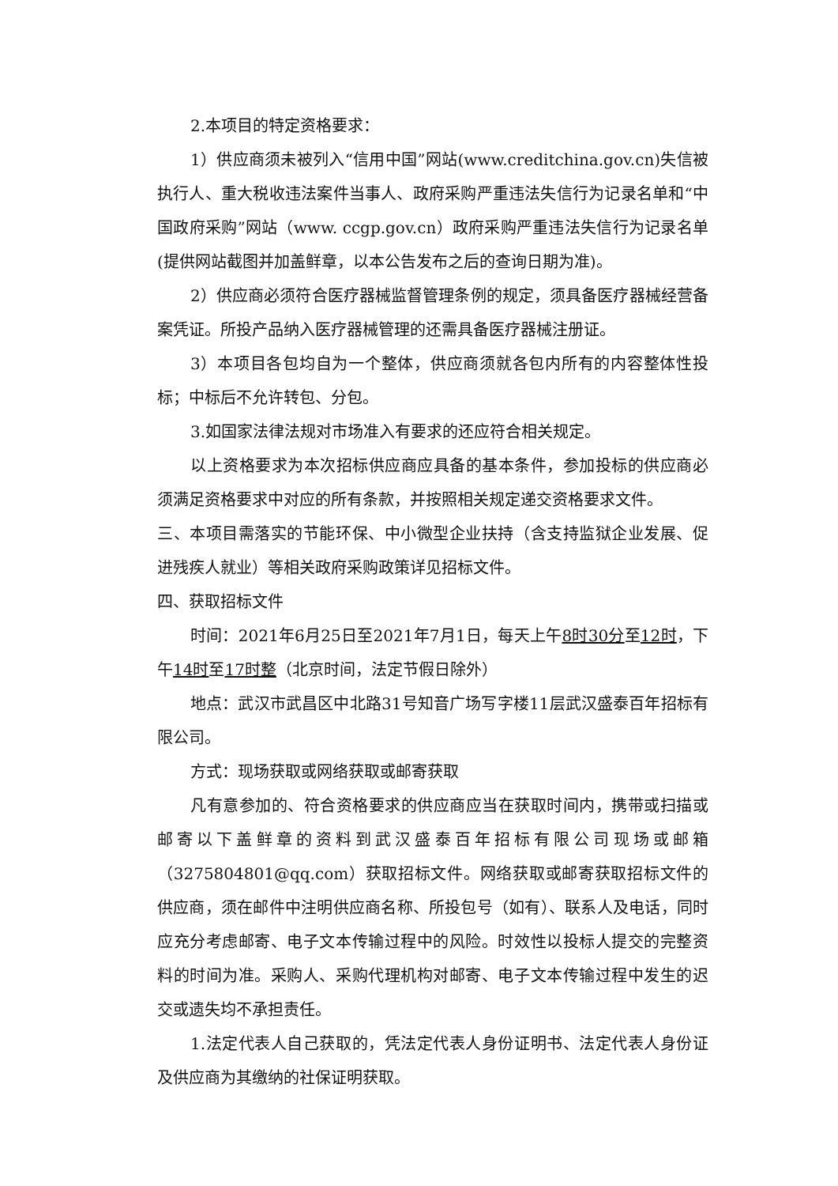2.本项目的特定资格要求：
1）供应商须未被列入“信用中国”网站(www.creditchina.gov.cn)失信被执行人、重大税收违法案件当事人、政府采购严重违法失信行为记录名单和“中国政府采购”网站（www. ccgp.gov.cn）政府采购严重违法失信行为记录名单(提供网站截图并加盖鲜章，以本公告发布之后的查询日期为准)。
2）供应商必须符合医疗器械监督管理条例的规定，须具备医疗器械经营备案凭证。所投产品纳入医疗器械管理的还需具备医疗器械注册证。
3）本项目各包均自为一个整体，供应商须就各包内所有的内容整体性投标；中标后不允许转包、分包。
3.如国家法律法规对市场准入有要求的还应符合相关规定。
以上资格要求为本次招标供应商应具备的基本条件，参加投标的供应商必须满足资格要求中对应的所有条款，并按照相关规定递交资格要求文件。
三、本项目需落实的节能环保、中小微型企业扶持（含支持监狱企业发展、促进残疾人就业）等相关政府采购政策详见招标文件。
四、获取招标文件
时间：2021年6月25日至2021年7月1日，每天上午8时30分至12时，下午14时至17时整（北京时间，法定节假日除外）
地点：武汉市武昌区中北路31号知音广场写字楼11层武汉盛泰百年招标有限公司。
方式：现场获取或网络获取或邮寄获取
凡有意参加的、符合资格要求的供应商应当在获取时间内，携带或扫描或邮寄以下盖鲜章的资料到武汉盛泰百年招标有限公司现场或邮箱（3275804801@qq.com）获取招标文件。网络获取或邮寄获取招标文件的供应商，须在邮件中注明供应商名称、所投包号（如有）、联系人及电话，同时应充分考虑邮寄、电子文本传输过程中的风险。时效性以投标人提交的完整资料的时间为准。采购人、采购代理机构对邮寄、电子文本传输过程中发生的迟交或遗失均不承担责任。
1.法定代表人自己获取的，凭法定代表人身份证明书、法定代表人身份证及供应商为其缴纳的社保证明获取。